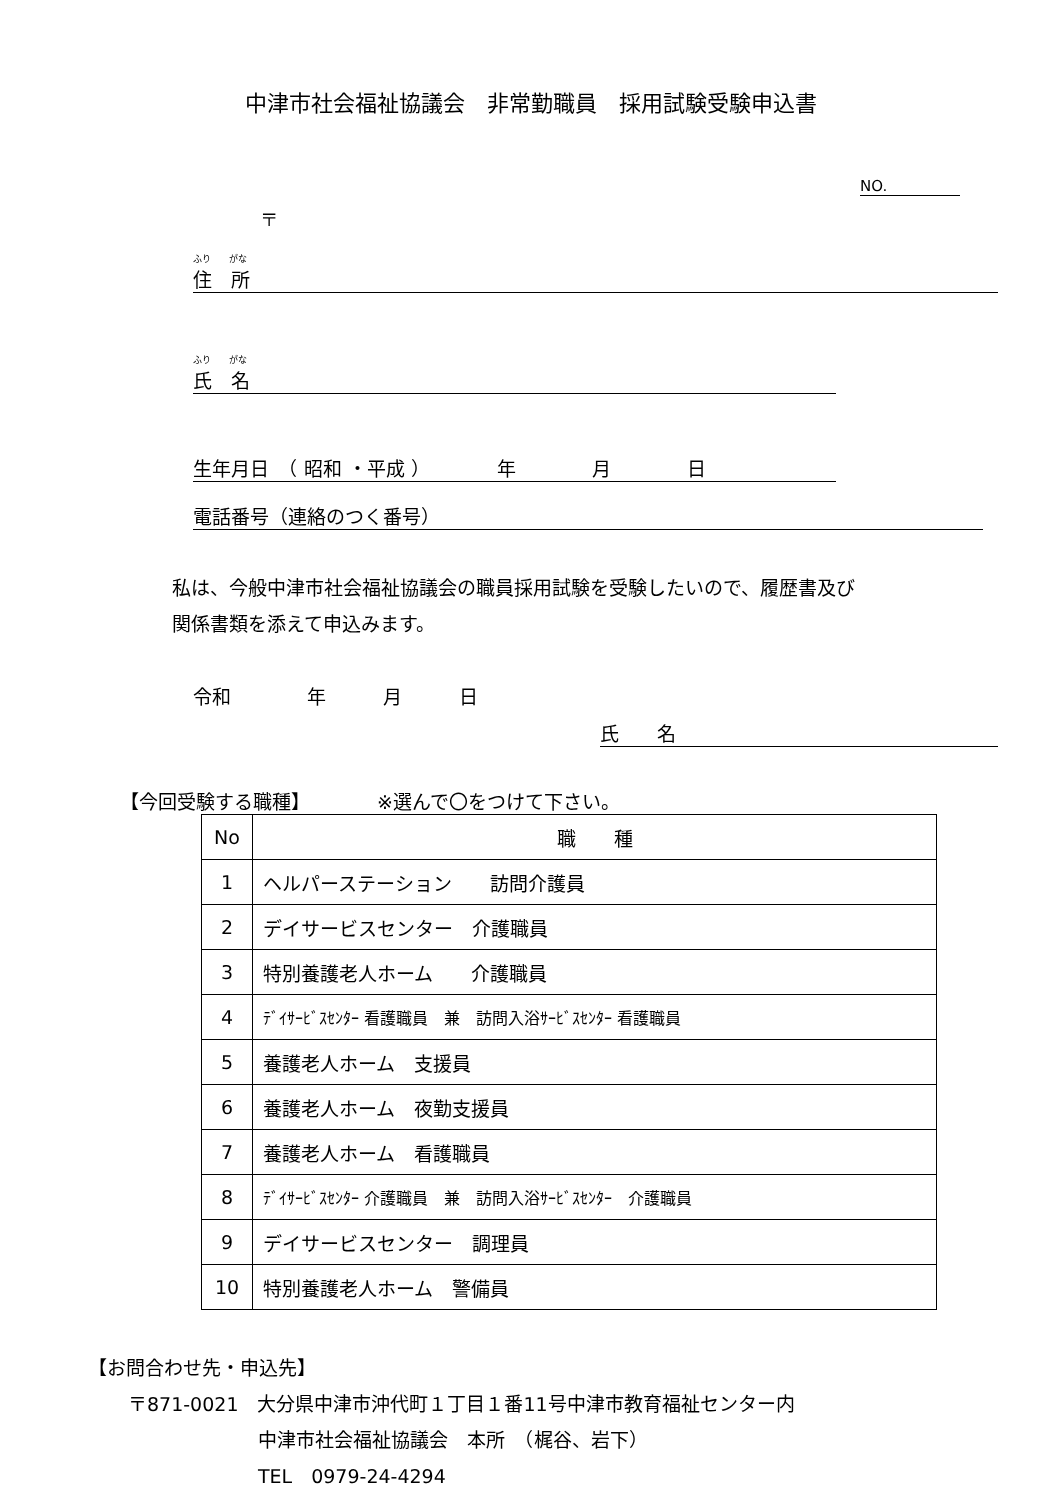中津市社会福祉協議会　非常勤職員　採用試験受験申込書
NO.
〒
ふり　　がな
住　所
ふり　　がな
氏　名
生年月日　（ 昭和 ・平成 ）　　　　年　　　　月　　　　日
電話番号（連絡のつく番号）
私は、今般中津市社会福祉協議会の職員採用試験を受験したいので、履歴書及び
関係書類を添えて申込みます。
令和　　　　年　　　月　　　日
氏　　名
【今回受験する職種】　　　　※選んで〇をつけて下さい。
| No | 職 種 |
| 1 | ヘルパーステーション 訪問介護員 |
| 2 | デイサービスセンター 介護職員 |
| 3 | 特別養護老人ホーム 介護職員 |
| 4 | ﾃﾞｲｻｰﾋﾞｽｾﾝﾀｰ 看護職員 兼 訪問入浴ｻｰﾋﾞｽｾﾝﾀｰ 看護職員 |
| 5 | 養護老人ホーム 支援員 |
| 6 | 養護老人ホーム 夜勤支援員 |
| 7 | 養護老人ホーム 看護職員 |
| 8 | ﾃﾞｲｻｰﾋﾞｽｾﾝﾀｰ 介護職員 兼 訪問入浴ｻｰﾋﾞｽｾﾝﾀｰ 介護職員 |
| 9 | デイサービスセンター 調理員 |
| 10 | 特別養護老人ホーム 警備員 |
【お問合わせ先・申込先】
〒871-0021　大分県中津市沖代町１丁目１番11号中津市教育福祉センター内
中津市社会福祉協議会　本所　（梶谷、岩下）
TEL　0979-24-4294